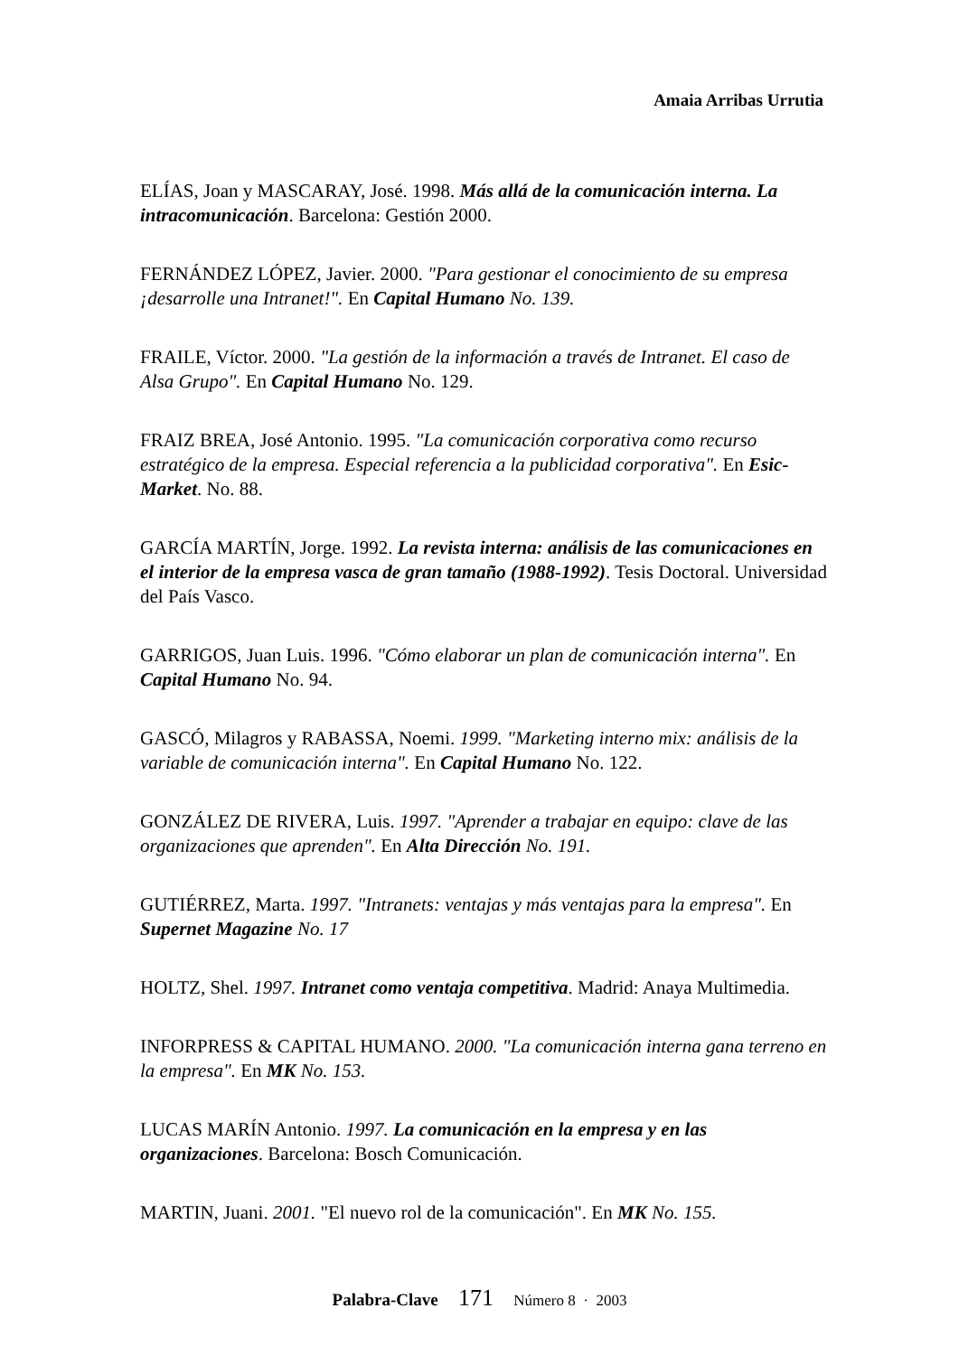Amaia Arribas Urrutia
ELÍAS, Joan y MASCARAY, José. 1998. Más allá de la comunicación interna. La intracomunicación. Barcelona: Gestión 2000.
FERNÁNDEZ LÓPEZ, Javier. 2000. "Para gestionar el conocimiento de su empresa ¡desarrolle una Intranet!". En Capital Humano No. 139.
FRAILE, Víctor. 2000. "La gestión de la información a través de Intranet. El caso de Alsa Grupo". En Capital Humano No. 129.
FRAIZ BREA, José Antonio. 1995. "La comunicación corporativa como recurso estratégico de la empresa. Especial referencia a la publicidad corporativa". En Esic-Market. No. 88.
GARCÍA MARTÍN, Jorge. 1992. La revista interna: análisis de las comunicaciones en el interior de la empresa vasca de gran tamaño (1988-1992). Tesis Doctoral. Universidad del País Vasco.
GARRIGOS, Juan Luis. 1996. "Cómo elaborar un plan de comunicación interna". En Capital Humano No. 94.
GASCÓ, Milagros y RABASSA, Noemi. 1999. "Marketing interno mix: análisis de la variable de comunicación interna". En Capital Humano No. 122.
GONZÁLEZ DE RIVERA, Luis. 1997. "Aprender a trabajar en equipo: clave de las organizaciones que aprenden". En Alta Dirección No. 191.
GUTIÉRREZ, Marta. 1997. "Intranets: ventajas y más ventajas para la empresa". En Supernet Magazine No. 17
HOLTZ, Shel. 1997. Intranet como ventaja competitiva. Madrid: Anaya Multimedia.
INFORPRESS & CAPITAL HUMANO. 2000. "La comunicación interna gana terreno en la empresa". En MK No. 153.
LUCAS MARÍN Antonio. 1997. La comunicación en la empresa y en las organizaciones. Barcelona: Bosch Comunicación.
MARTIN, Juani. 2001. "El nuevo rol de la comunicación". En MK No. 155.
Palabra-Clave 171 Número 8 · 2003